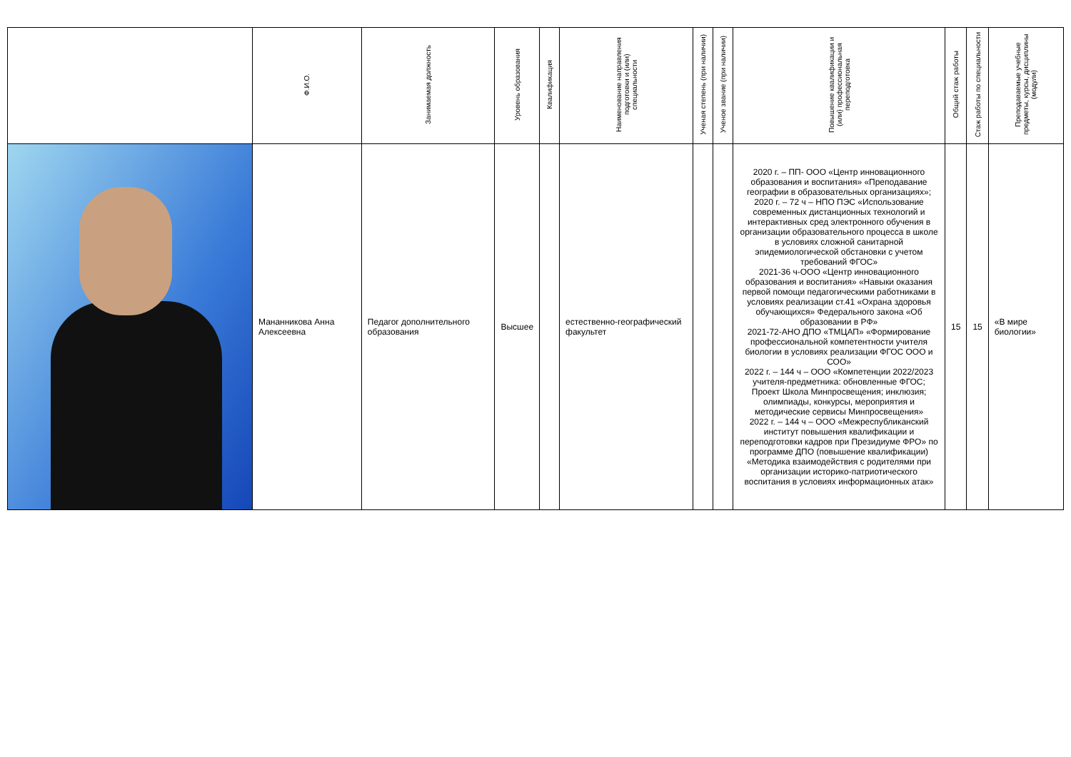| | Ф.И.О. | Занимаемая должность | Уровень образования | Квалификация | Наименование направления подготовки и (или) специальности | Ученая степень (при наличии) | Ученое звание (при наличии) | Повышение квалификации и (или) профессиональная переподготовка | Общий стаж работы | Стаж работы по специальности | Преподаваемые учебные предметы, курсы, дисциплины (модули) |
| --- | --- | --- | --- | --- | --- | --- | --- | --- | --- | --- | --- |
| | Мананникова Анна Алексеевна | Педагог дополнительного образования | Высшее | | естественно-географический факультет | | | 2020 г. – ПП- ООО «Центр инновационного образования и воспитания» «Преподавание географии в образовательных организациях»; 2020 г. – 72 ч – НПО ПЭС «Использование современных дистанционных технологий и интерактивных сред электронного обучения в организации образовательного процесса в школе в условиях сложной санитарной эпидемиологической обстановки с учетом требований ФГОС» 2021-36 ч-ООО «Центр инновационного образования и воспитания» «Навыки оказания первой помощи педагогическими работниками в условиях реализации ст.41 «Охрана здоровья обучающихся» Федерального закона «Об образовании в РФ» 2021-72-АНО ДПО «ТМЦАП» «Формирование профессиональной компетентности учителя биологии в условиях реализации ФГОС ООО и СОО» 2022 г. – 144 ч – ООО «Компетенции 2022/2023 учителя-предметника: обновленные ФГОС; Проект Школа Минпросвещения; инклюзия; олимпиады, конкурсы, мероприятия и методические сервисы Минпросвещения» 2022 г. – 144 ч – ООО «Межреспубликанский институт повышения квалификации и переподготовки кадров при Президиуме ФРО» по программе ДПО (повышение квалификации) «Методика взаимодействия с родителями при организации историко-патриотического воспитания в условиях информационных атак» | 15 | 15 | «В мире биологии» |